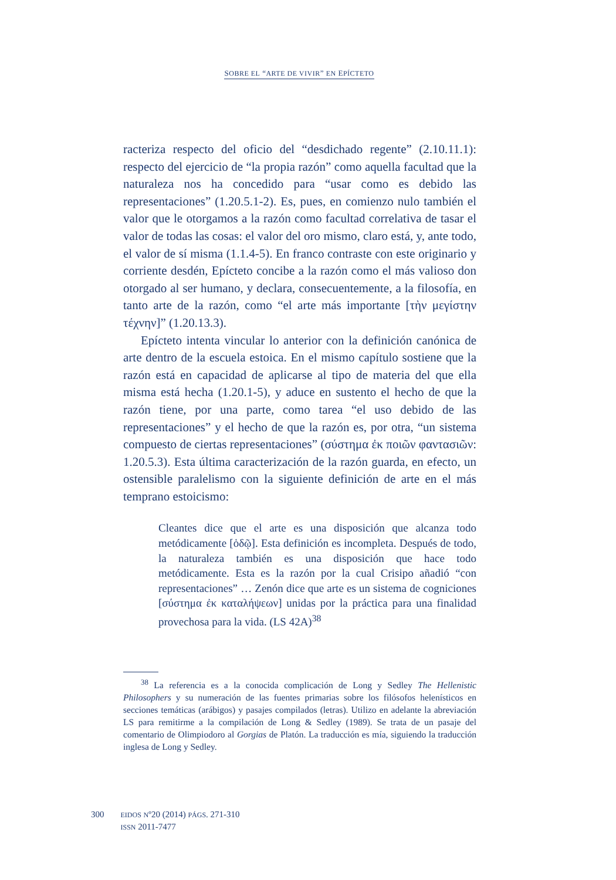SOBRE EL “ARTE DE VIVIR” EN EPÍCTETO
racteriza respecto del oficio del “desdichado regente” (2.10.11.1): respecto del ejercicio de “la propia razón” como aquella facultad que la naturaleza nos ha concedido para “usar como es debido las representaciones” (1.20.5.1-2). Es, pues, en comienzo nulo también el valor que le otorgamos a la razón como facultad correlativa de tasar el valor de todas las cosas: el valor del oro mismo, claro está, y, ante todo, el valor de sí misma (1.1.4-5). En franco contraste con este originario y corriente desdén, Epícteto concibe a la razón como el más valioso don otorgado al ser humano, y declara, consecuentemente, a la filosofía, en tanto arte de la razón, como “el arte más importante [τὴν μεγίστην τέχνην]” (1.20.13.3).
Epícteto intenta vincular lo anterior con la definición canónica de arte dentro de la escuela estoica. En el mismo capítulo sostiene que la razón está en capacidad de aplicarse al tipo de materia del que ella misma está hecha (1.20.1-5), y aduce en sustento el hecho de que la razón tiene, por una parte, como tarea “el uso debido de las representaciones” y el hecho de que la razón es, por otra, “un sistema compuesto de ciertas representaciones” (σύστημα ἐκ ποιῶν φαντασιῶν: 1.20.5.3). Esta última caracterización de la razón guarda, en efecto, un ostensible paralelismo con la siguiente definición de arte en el más temprano estoicismo:
Cleantes dice que el arte es una disposición que alcanza todo metódicamente [ὁδῷ]. Esta definición es incompleta. Después de todo, la naturaleza también es una disposición que hace todo metódicamente. Esta es la razón por la cual Crisipo añadió “con representaciones” … Zenón dice que arte es un sistema de cogniciones [σύστημα ἐκ καταλήψεων] unidas por la práctica para una finalidad provechosa para la vida. (LS 42A)<sup>38</sup>
<sup>38</sup> La referencia es a la conocida complicación de Long y Sedley The Hellenistic Philosophers y su numeración de las fuentes primarias sobre los filósofos helenísticos en secciones temáticas (arábigos) y pasajes compilados (letras). Utilizo en adelante la abreviación LS para remitirme a la compilación de Long & Sedley (1989). Se trata de un pasaje del comentario de Olimpiodoro al Gorgias de Platón. La traducción es mía, siguiendo la traducción inglesa de Long y Sedley.
300
EIDOS Nº20 (2014) PÁGS. 271-310
ISSN 2011-7477